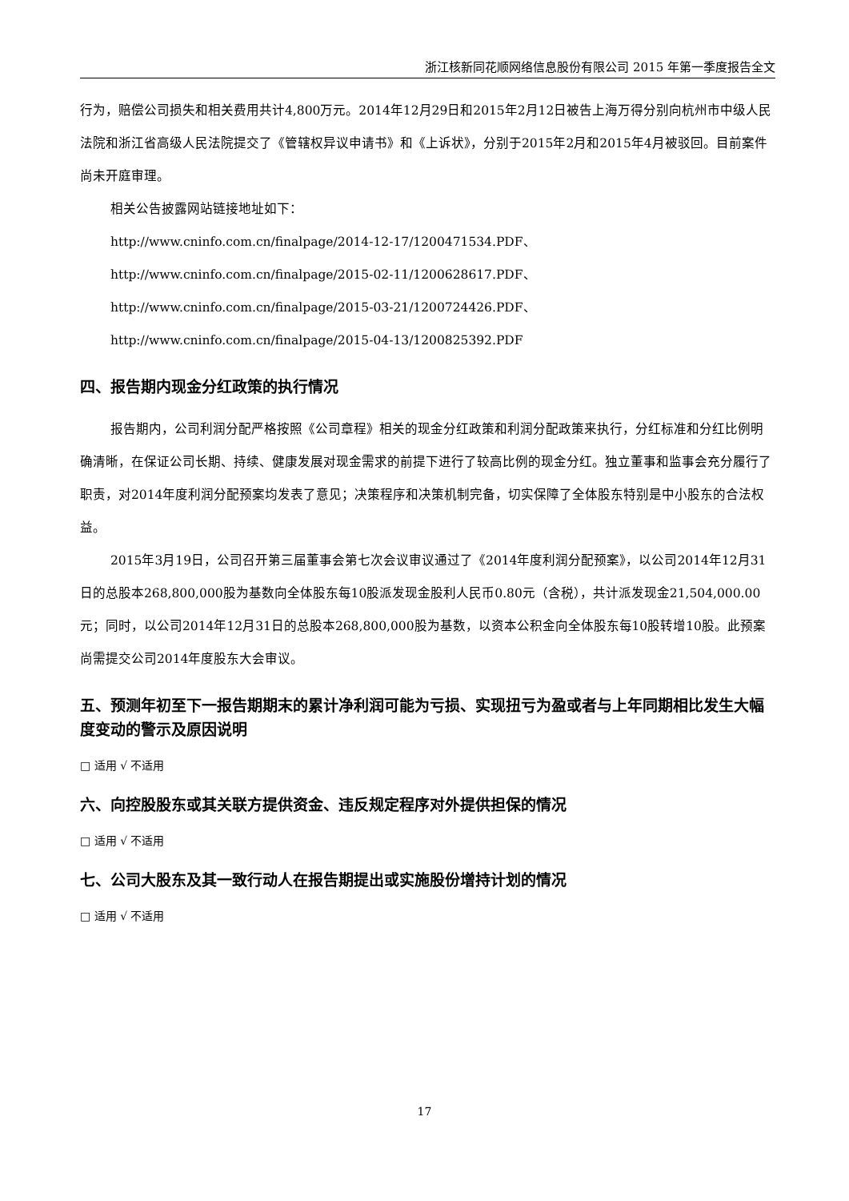浙江核新同花顺网络信息股份有限公司 2015 年第一季度报告全文
行为，赔偿公司损失和相关费用共计4,800万元。2014年12月29日和2015年2月12日被告上海万得分别向杭州市中级人民法院和浙江省高级人民法院提交了《管辖权异议申请书》和《上诉状》，分别于2015年2月和2015年4月被驳回。目前案件尚未开庭审理。
相关公告披露网站链接地址如下：
http://www.cninfo.com.cn/finalpage/2014-12-17/1200471534.PDF、
http://www.cninfo.com.cn/finalpage/2015-02-11/1200628617.PDF、
http://www.cninfo.com.cn/finalpage/2015-03-21/1200724426.PDF、
http://www.cninfo.com.cn/finalpage/2015-04-13/1200825392.PDF
四、报告期内现金分红政策的执行情况
报告期内，公司利润分配严格按照《公司章程》相关的现金分红政策和利润分配政策来执行，分红标准和分红比例明确清晰，在保证公司长期、持续、健康发展对现金需求的前提下进行了较高比例的现金分红。独立董事和监事会充分履行了职责，对2014年度利润分配预案均发表了意见；决策程序和决策机制完备，切实保障了全体股东特别是中小股东的合法权益。
2015年3月19日，公司召开第三届董事会第七次会议审议通过了《2014年度利润分配预案》，以公司2014年12月31日的总股本268,800,000股为基数向全体股东每10股派发现金股利人民币0.80元（含税），共计派发现金21,504,000.00元；同时，以公司2014年12月31日的总股本268,800,000股为基数，以资本公积金向全体股东每10股转增10股。此预案尚需提交公司2014年度股东大会审议。
五、预测年初至下一报告期期末的累计净利润可能为亏损、实现扭亏为盈或者与上年同期相比发生大幅度变动的警示及原因说明
□ 适用 √ 不适用
六、向控股股东或其关联方提供资金、违反规定程序对外提供担保的情况
□ 适用 √ 不适用
七、公司大股东及其一致行动人在报告期提出或实施股份增持计划的情况
□ 适用 √ 不适用
17